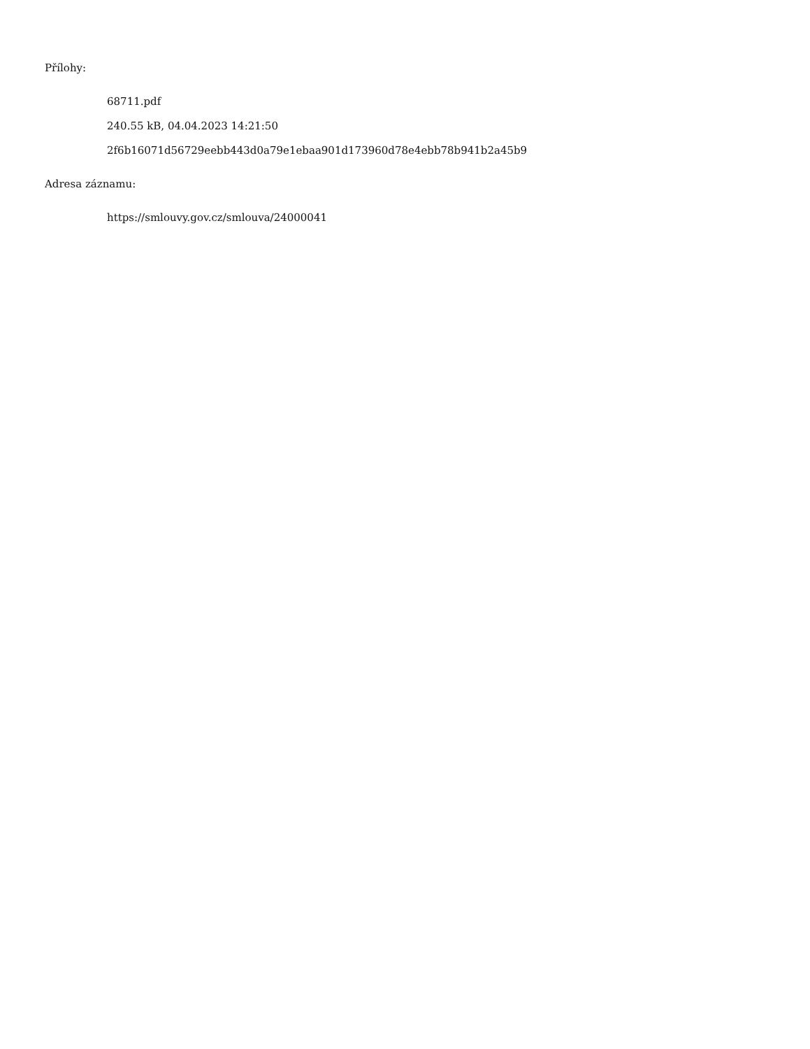Přílohy:
68711.pdf
240.55 kB, 04.04.2023 14:21:50
2f6b16071d56729eebb443d0a79e1ebaa901d173960d78e4ebb78b941b2a45b9
Adresa záznamu:
https://smlouvy.gov.cz/smlouva/24000041